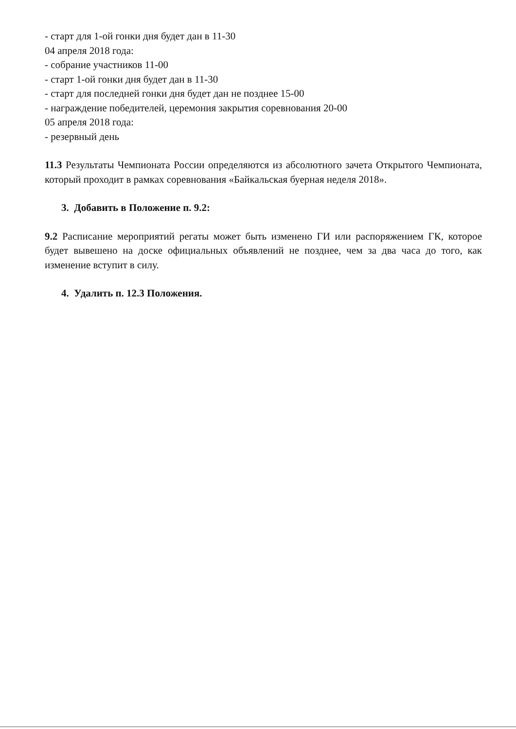- старт для 1-ой гонки дня будет дан в 11-30
04 апреля 2018 года:
- собрание участников 11-00
- старт 1-ой гонки дня будет дан в 11-30
- старт для последней гонки дня будет дан не позднее 15-00
- награждение победителей, церемония закрытия соревнования 20-00
05 апреля 2018 года:
- резервный день
11.3 Результаты Чемпионата России определяются из абсолютного зачета Открытого Чемпионата, который проходит в рамках соревнования «Байкальская буерная неделя 2018».
3. Добавить в Положение п. 9.2:
9.2 Расписание мероприятий регаты может быть изменено ГИ или распоряжением ГК, которое будет вывешено на доске официальных объявлений не позднее, чем за два часа до того, как изменение вступит в силу.
4. Удалить п. 12.3 Положения.